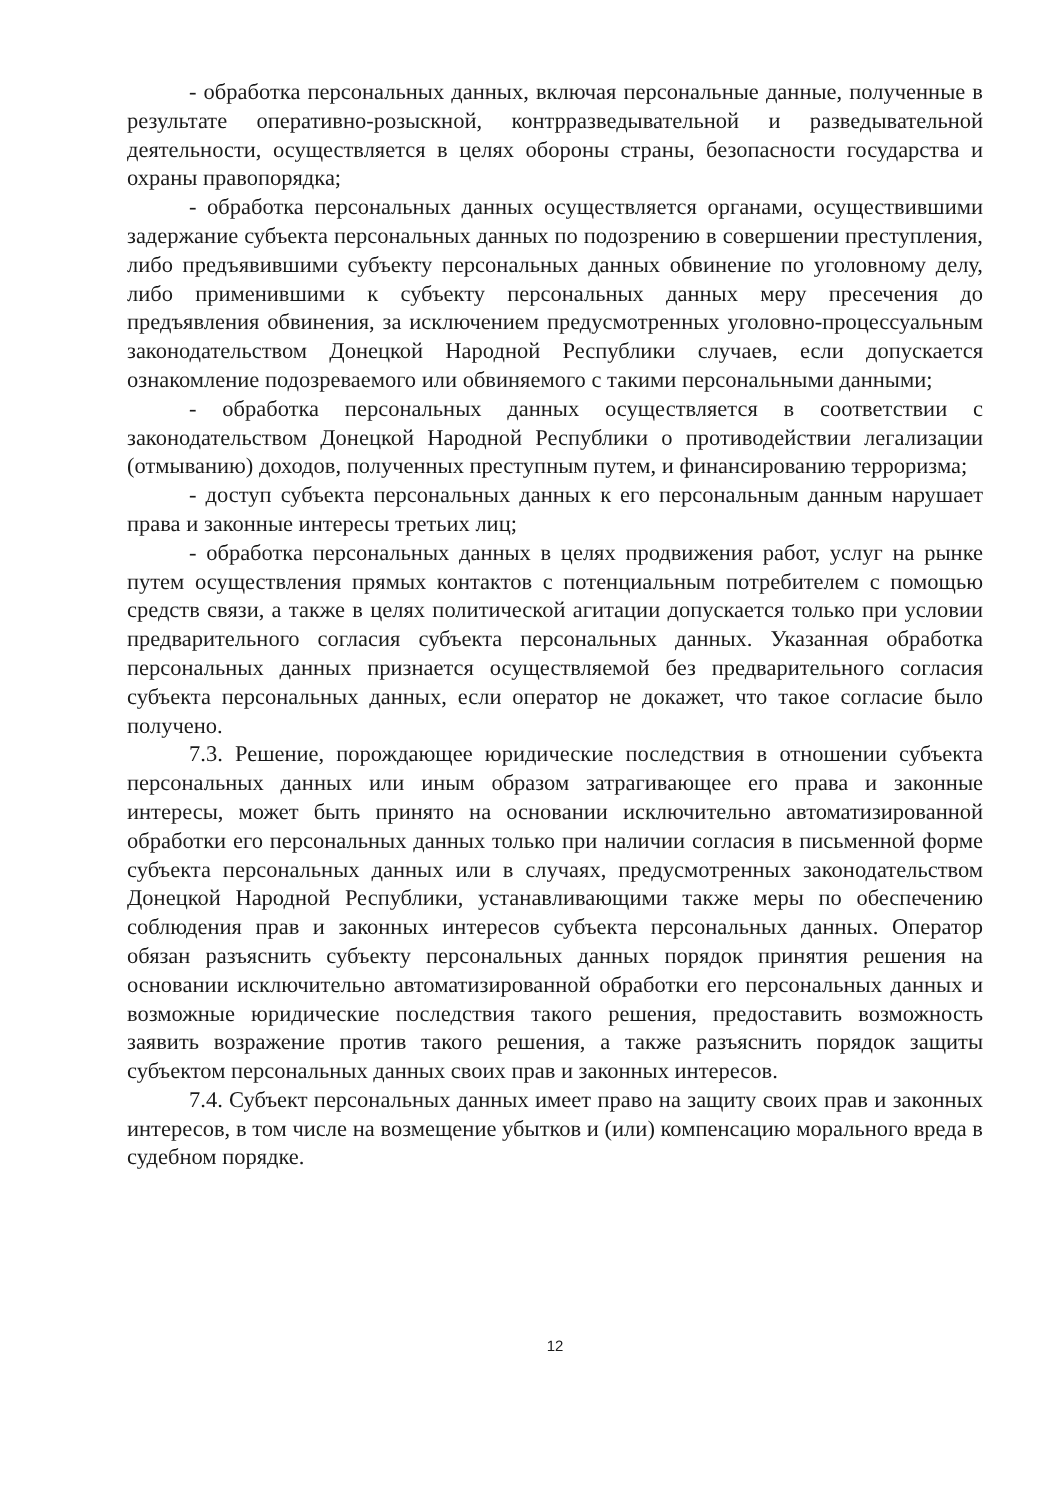- обработка персональных данных, включая персональные данные, полученные в результате оперативно-розыскной, контрразведывательной и разведывательной деятельности, осуществляется в целях обороны страны, безопасности государства и охраны правопорядка;
- обработка персональных данных осуществляется органами, осуществившими задержание субъекта персональных данных по подозрению в совершении преступления, либо предъявившими субъекту персональных данных обвинение по уголовному делу, либо применившими к субъекту персональных данных меру пресечения до предъявления обвинения, за исключением предусмотренных уголовно-процессуальным законодательством Донецкой Народной Республики случаев, если допускается ознакомление подозреваемого или обвиняемого с такими персональными данными;
- обработка персональных данных осуществляется в соответствии с законодательством Донецкой Народной Республики о противодействии легализации (отмыванию) доходов, полученных преступным путем, и финансированию терроризма;
- доступ субъекта персональных данных к его персональным данным нарушает права и законные интересы третьих лиц;
- обработка персональных данных в целях продвижения работ, услуг на рынке путем осуществления прямых контактов с потенциальным потребителем с помощью средств связи, а также в целях политической агитации допускается только при условии предварительного согласия субъекта персональных данных. Указанная обработка персональных данных признается осуществляемой без предварительного согласия субъекта персональных данных, если оператор не докажет, что такое согласие было получено.
7.3. Решение, порождающее юридические последствия в отношении субъекта персональных данных или иным образом затрагивающее его права и законные интересы, может быть принято на основании исключительно автоматизированной обработки его персональных данных только при наличии согласия в письменной форме субъекта персональных данных или в случаях, предусмотренных законодательством Донецкой Народной Республики, устанавливающими также меры по обеспечению соблюдения прав и законных интересов субъекта персональных данных. Оператор обязан разъяснить субъекту персональных данных порядок принятия решения на основании исключительно автоматизированной обработки его персональных данных и возможные юридические последствия такого решения, предоставить возможность заявить возражение против такого решения, а также разъяснить порядок защиты субъектом персональных данных своих прав и законных интересов.
7.4. Субъект персональных данных имеет право на защиту своих прав и законных интересов, в том числе на возмещение убытков и (или) компенсацию морального вреда в судебном порядке.
12